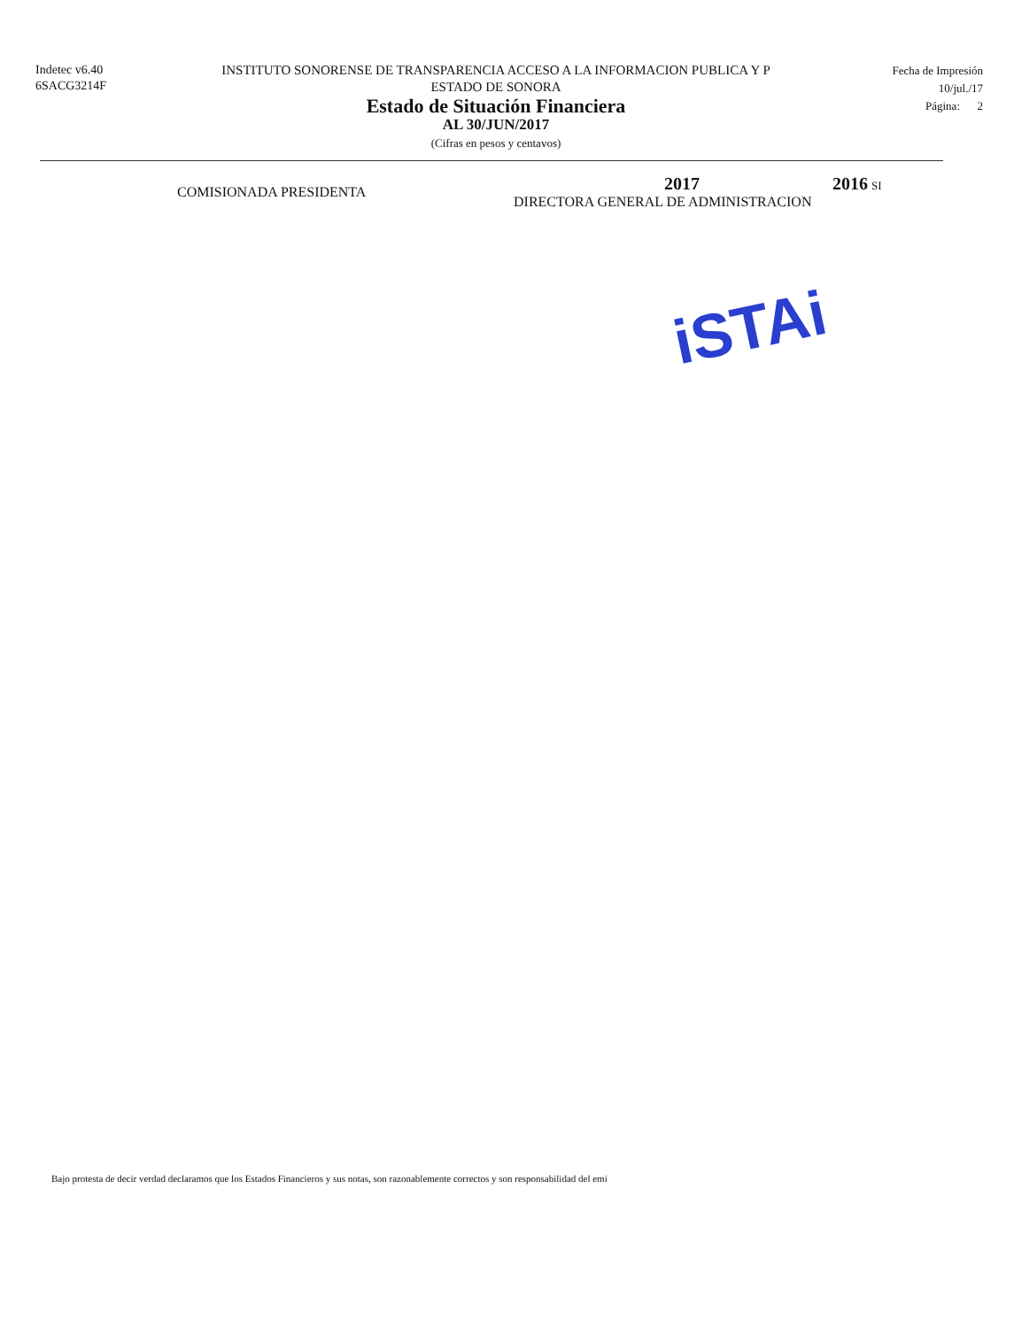Indetec v6.40
6SACG3214F
INSTITUTO SONORENSE DE TRANSPARENCIA ACCESO A LA INFORMACION PUBLICA Y P
ESTADO DE SONORA
Estado de Situación Financiera
AL 30/JUN/2017
(Cifras en pesos y centavos)
Fecha de Impresión
10/jul./17
Página: 2
COMISIONADA PRESIDENTA
2017
DIRECTORA GENERAL DE ADMINISTRACION
2016 SI
iSTAi
Bajo protesta de decir verdad declaramos que los Estados Financieros y sus notas, son razonablemente correctos y son responsabilidad del emi